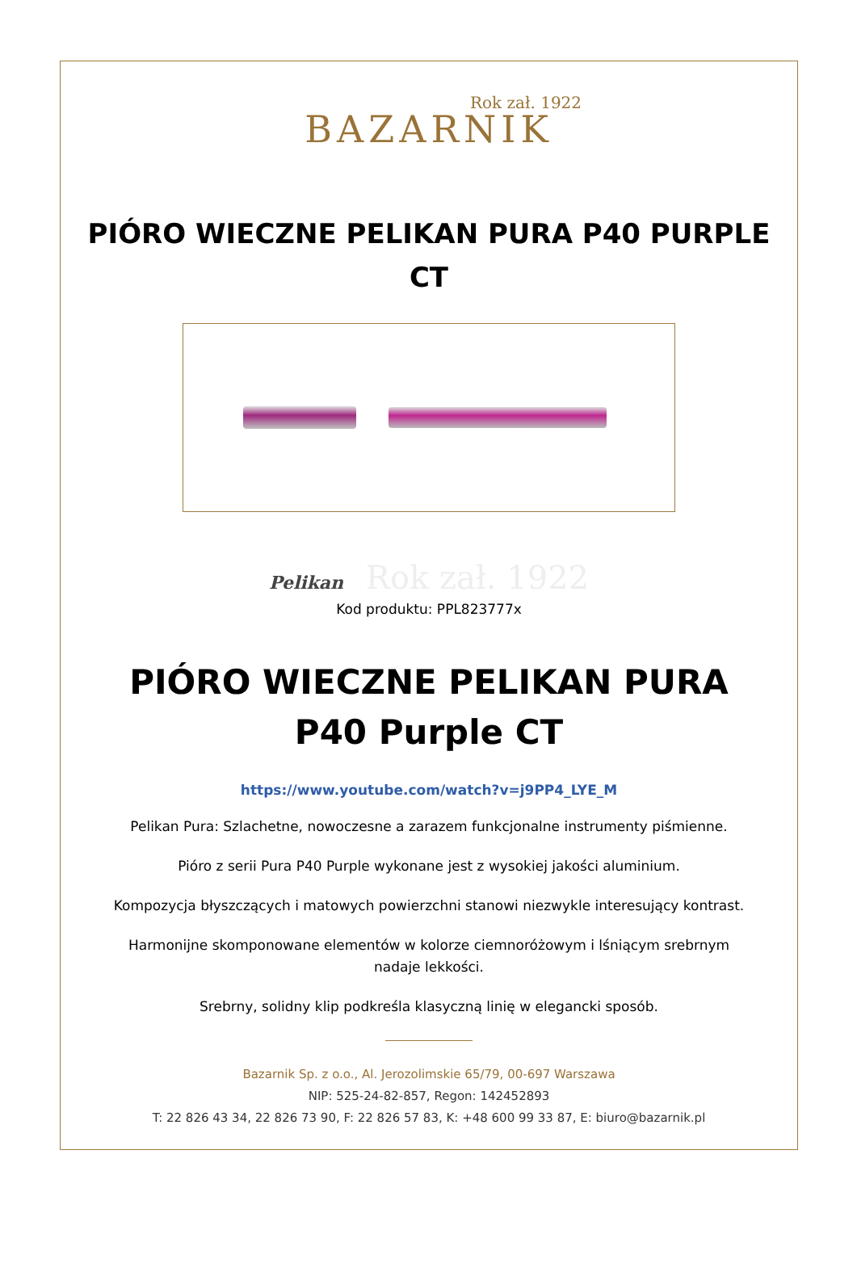Rok zał. 1922
BAZARNIK
PIÓRO WIECZNE PELIKAN PURA P40 PURPLE CT
Pelikan Rok zał. 1922
Kod produktu: PPL823777x
PIÓRO WIECZNE PELIKAN PURA P40 Purple CT
https://www.youtube.com/watch?v=j9PP4_LYE_M
Pelikan Pura: Szlachetne, nowoczesne a zarazem funkcjonalne instrumenty piśmienne.
Pióro z serii Pura P40 Purple wykonane jest z wysokiej jakości aluminium.
Kompozycja błyszczących i matowych powierzchni stanowi niezwykle interesujący kontrast.
Harmonijne skomponowane elementów w kolorze ciemnoróżowym i lśniącym srebrnym nadaje lekkości.
Srebrny, solidny klip podkreśla klasyczną linię w elegancki sposób.
Bazarnik Sp. z o.o., Al. Jerozolimskie 65/79, 00-697 Warszawa
NIP: 525-24-82-857, Regon: 142452893
T: 22 826 43 34, 22 826 73 90, F: 22 826 57 83, K: +48 600 99 33 87, E: biuro@bazarnik.pl